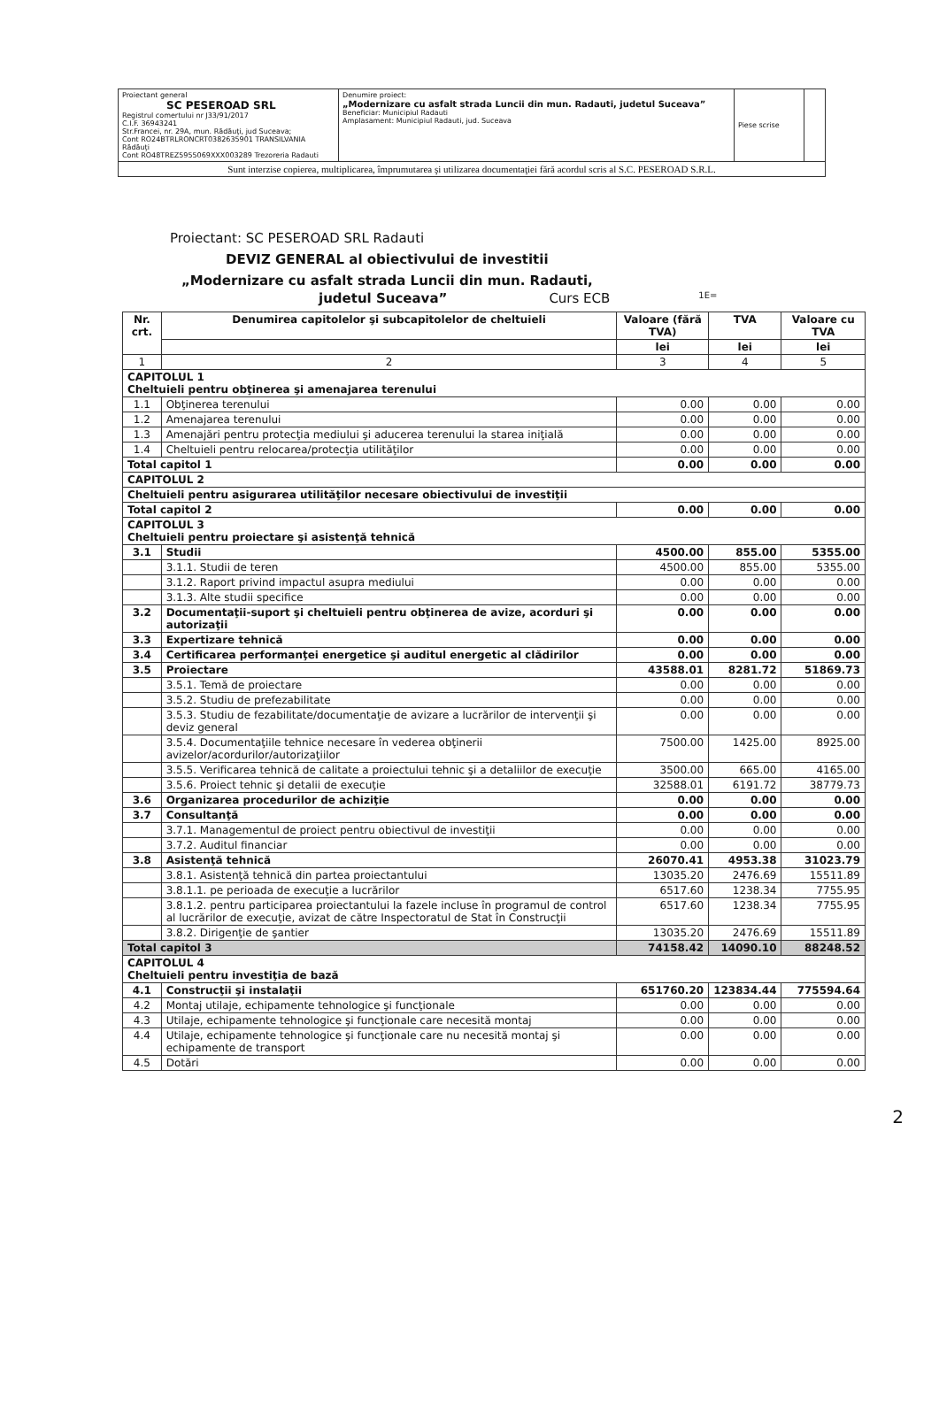| Proiectant general SC PESEROAD SRL Registrul comertului nr J33/91/2017 C.I.F. 36943241 Str.Francei, nr. 29A, mun. Rădăuţi, jud Suceava; Cont RO24BTRLRONCRT0382635901 TRANSILVANIA Rădăuţi Cont RO48TREZ5955069XXX003289 Trezoreria Radauti | Denumire proiect: „Modernizare cu asfalt strada Luncii din mun. Radauti, judetul Suceava” Beneficiar: Municipiul Radauti Amplasament: Municipiul Radauti, jud. Suceava | Piese scrise | |
| Sunt interzise copierea, multiplicarea, împrumutarea şi utilizarea documentaţiei fără acordul scris al S.C. PESEROAD S.R.L. | | | |
Proiectant: SC PESEROAD SRL Radauti
DEVIZ GENERAL al obiectivului de investitii
„Modernizare cu asfalt strada Luncii din mun. Radauti,
judetul Suceava” Curs ECB 1E=
| Nr. crt. | Denumirea capitolelor şi subcapitolelor de cheltuieli | Valoare (fără TVA) | TVA | Valoare cu TVA |
| --- | --- | --- | --- | --- |
| | | lei | lei | lei |
| 1 | 2 | 3 | 4 | 5 |
| CAPITOLUL 1 Cheltuieli pentru obţinerea şi amenajarea terenului | | | | |
| 1.1 | Obţinerea terenului | 0.00 | 0.00 | 0.00 |
| 1.2 | Amenajarea terenului | 0.00 | 0.00 | 0.00 |
| 1.3 | Amenajări pentru protecţia mediului şi aducerea terenului la starea iniţială | 0.00 | 0.00 | 0.00 |
| 1.4 | Cheltuieli pentru relocarea/protecţia utilităţilor | 0.00 | 0.00 | 0.00 |
| Total capitol 1 | | 0.00 | 0.00 | 0.00 |
| CAPITOLUL 2 | | | | |
| Cheltuieli pentru asigurarea utilităţilor necesare obiectivului de investiţii | | | | |
| Total capitol 2 | | 0.00 | 0.00 | 0.00 |
| CAPITOLUL 3 Cheltuieli pentru proiectare şi asistenţă tehnică | | | | |
| 3.1 | Studii | 4500.00 | 855.00 | 5355.00 |
| | 3.1.1. Studii de teren | 4500.00 | 855.00 | 5355.00 |
| | 3.1.2. Raport privind impactul asupra mediului | 0.00 | 0.00 | 0.00 |
| | 3.1.3. Alte studii specifice | 0.00 | 0.00 | 0.00 |
| 3.2 | Documentaţii-suport şi cheltuieli pentru obţinerea de avize, acorduri şi autorizaţii | 0.00 | 0.00 | 0.00 |
| 3.3 | Expertizare tehnică | 0.00 | 0.00 | 0.00 |
| 3.4 | Certificarea performanţei energetice şi auditul energetic al clădirilor | 0.00 | 0.00 | 0.00 |
| 3.5 | Proiectare | 43588.01 | 8281.72 | 51869.73 |
| | 3.5.1. Temă de proiectare | 0.00 | 0.00 | 0.00 |
| | 3.5.2. Studiu de prefezabilitate | 0.00 | 0.00 | 0.00 |
| | 3.5.3. Studiu de fezabilitate/documentaţie de avizare a lucrărilor de intervenţii şi deviz general | 0.00 | 0.00 | 0.00 |
| | 3.5.4. Documentaţiile tehnice necesare în vederea obţinerii avizelor/acordurilor/autorizaţiilor | 7500.00 | 1425.00 | 8925.00 |
| | 3.5.5. Verificarea tehnică de calitate a proiectului tehnic şi a detaliilor de execuţie | 3500.00 | 665.00 | 4165.00 |
| | 3.5.6. Proiect tehnic şi detalii de execuţie | 32588.01 | 6191.72 | 38779.73 |
| 3.6 | Organizarea procedurilor de achiziţie | 0.00 | 0.00 | 0.00 |
| 3.7 | Consultanţă | 0.00 | 0.00 | 0.00 |
| | 3.7.1. Managementul de proiect pentru obiectivul de investiţii | 0.00 | 0.00 | 0.00 |
| | 3.7.2. Auditul financiar | 0.00 | 0.00 | 0.00 |
| 3.8 | Asistenţă tehnică | 26070.41 | 4953.38 | 31023.79 |
| | 3.8.1. Asistenţă tehnică din partea proiectantului | 13035.20 | 2476.69 | 15511.89 |
| | 3.8.1.1. pe perioada de execuţie a lucrărilor | 6517.60 | 1238.34 | 7755.95 |
| | 3.8.1.2. pentru participarea proiectantului la fazele incluse în programul de control al lucrărilor de execuţie, avizat de către Inspectoratul de Stat în Construcţii | 6517.60 | 1238.34 | 7755.95 |
| | 3.8.2. Dirigenţie de şantier | 13035.20 | 2476.69 | 15511.89 |
| Total capitol 3 | | 74158.42 | 14090.10 | 88248.52 |
| CAPITOLUL 4 Cheltuieli pentru investiţia de bază | | | | |
| 4.1 | Construcţii şi instalaţii | 651760.20 | 123834.44 | 775594.64 |
| 4.2 | Montaj utilaje, echipamente tehnologice şi funcţionale | 0.00 | 0.00 | 0.00 |
| 4.3 | Utilaje, echipamente tehnologice şi funcţionale care necesită montaj | 0.00 | 0.00 | 0.00 |
| 4.4 | Utilaje, echipamente tehnologice şi funcţionale care nu necesită montaj şi echipamente de transport | 0.00 | 0.00 | 0.00 |
| 4.5 | Dotări | 0.00 | 0.00 | 0.00 |
2